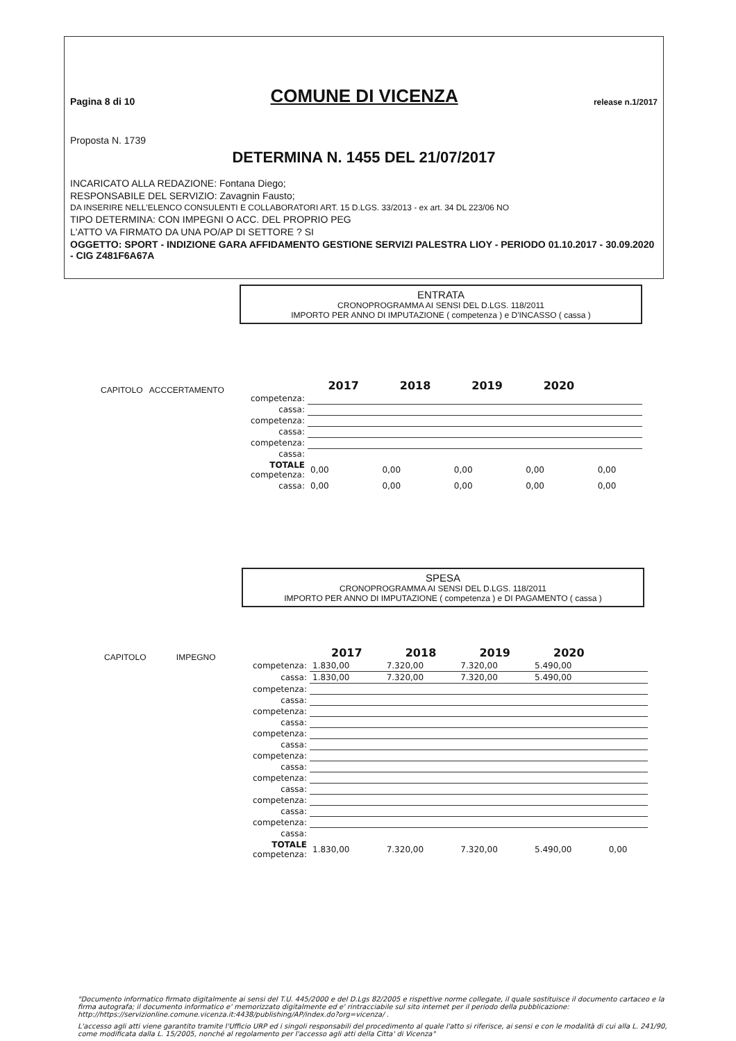Pagina 8 di 10 COMUNE DI VICENZA release n.1/2017
Proposta N. 1739
DETERMINA N. 1455 DEL 21/07/2017
INCARICATO ALLA REDAZIONE: Fontana Diego;
RESPONSABILE DEL SERVIZIO: Zavagnin Fausto;
DA INSERIRE NELL'ELENCO CONSULENTI E COLLABORATORI ART. 15 D.LGS. 33/2013 - ex art. 34 DL 223/06 NO
TIPO DETERMINA: CON IMPEGNI O ACC. DEL PROPRIO PEG
L'ATTO VA FIRMATO DA UNA PO/AP DI SETTORE ? SI
OGGETTO: SPORT - INDIZIONE GARA AFFIDAMENTO GESTIONE SERVIZI PALESTRA LIOY - PERIODO 01.10.2017 - 30.09.2020 - CIG Z481F6A67A
ENTRATA
CRONOPROGRAMMA AI SENSI DEL D.LGS. 118/2011
IMPORTO PER ANNO DI IMPUTAZIONE ( competenza ) e D'INCASSO ( cassa )
CAPITOLO ACCCERTAMENTO
| | 2017 | 2018 | 2019 | 2020 | |
| competenza: | | | | | |
| cassa: | | | | | |
| competenza: | | | | | |
| cassa: | | | | | |
| competenza: | | | | | |
| cassa: | | | | | |
| TOTALE competenza: | 0,00 | 0,00 | 0,00 | 0,00 | 0,00 |
| cassa: | 0,00 | 0,00 | 0,00 | 0,00 | 0,00 |
SPESA
CRONOPROGRAMMA AI SENSI DEL D.LGS. 118/2011
IMPORTO PER ANNO DI IMPUTAZIONE ( competenza ) e DI PAGAMENTO ( cassa )
CAPITOLO IMPEGNO
| | 2017 | 2018 | 2019 | 2020 | |
| competenza: | 1.830,00 | 7.320,00 | 7.320,00 | 5.490,00 | |
| cassa: | 1.830,00 | 7.320,00 | 7.320,00 | 5.490,00 | |
| competenza: | | | | | |
| cassa: | | | | | |
| competenza: | | | | | |
| cassa: | | | | | |
| competenza: | | | | | |
| cassa: | | | | | |
| competenza: | | | | | |
| cassa: | | | | | |
| competenza: | | | | | |
| cassa: | | | | | |
| competenza: | | | | | |
| cassa: | | | | | |
| competenza: | | | | | |
| cassa: | | | | | |
| TOTALE competenza: | 1.830,00 | 7.320,00 | 7.320,00 | 5.490,00 | 0,00 |
"Documento informatico firmato digitalmente ai sensi del T.U. 445/2000 e del D.Lgs 82/2005 e rispettive norme collegate, il quale sostituisce il documento cartaceo e la firma autografa; il documento informatico e' memorizzato digitalmente ed e' rintracciabile sul sito internet per il periodo della pubblicazione: http://https://servizionline.comune.vicenza.it:4438/publishing/AP/index.do?org=vicenza/ .
L'accesso agli atti viene garantito tramite l'Ufficio URP ed i singoli responsabili del procedimento al quale l'atto si riferisce, ai sensi e con le modalità di cui alla L. 241/90, come modificata dalla L. 15/2005, nonché al regolamento per l'accesso agli atti della Citta' di Vicenza"